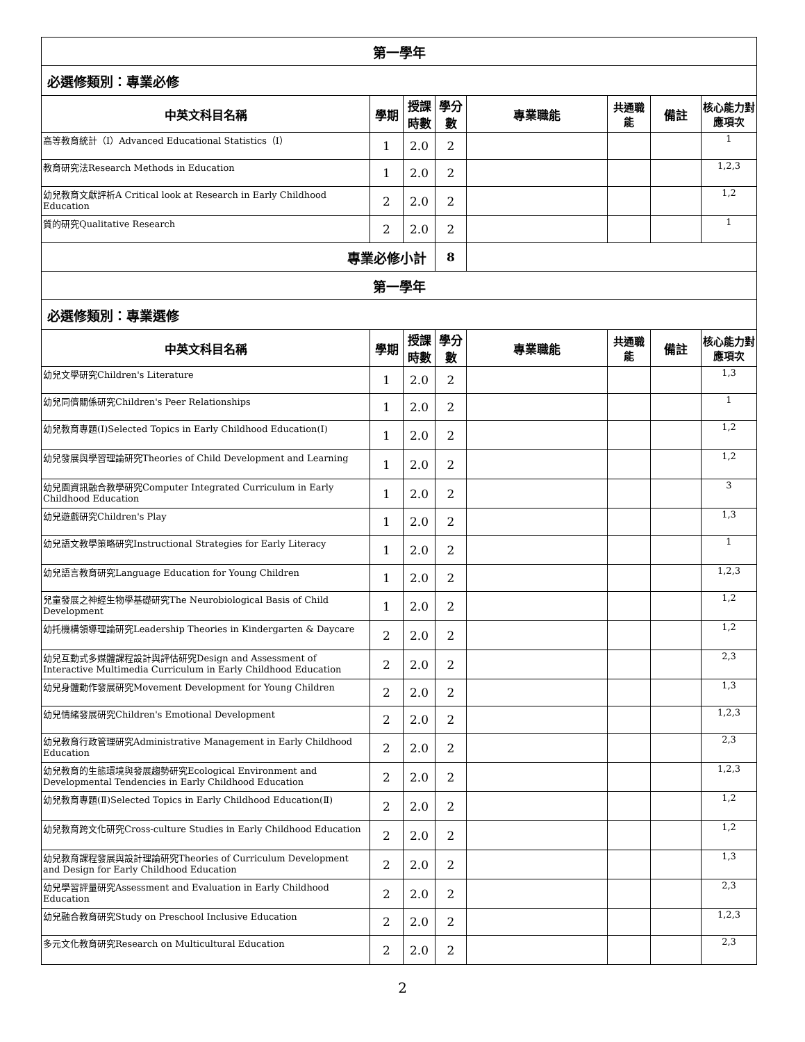| 第一學年 | | | | | | | |
| 必選修類別：專業必修 | | | | | | | |
| 中英文科目名稱 | 學期 | 授課時數 | 學分數 | 專業職能 | 共通職能 | 備註 | 核心能力對應項次 |
| 高等教育統計（I）Advanced Educational Statistics（I） | 1 | 2.0 | 2 | | | | 1 |
| 教育研究法Research Methods in Education | 1 | 2.0 | 2 | | | | 1,2,3 |
| 幼兒教育文獻評析A Critical look at Research in Early Childhood Education | 2 | 2.0 | 2 | | | | 1,2 |
| 質的研究Qualitative Research | 2 | 2.0 | 2 | | | | 1 |
| 專業必修小計 | | | 8 | | | | |
| 第一學年 | | | | | | | |
| 必選修類別：專業選修 | | | | | | | |
| 中英文科目名稱 | 學期 | 授課時數 | 學分數 | 專業職能 | 共通職能 | 備註 | 核心能力對應項次 |
| 幼兒文學研究Children's Literature | 1 | 2.0 | 2 | | | | 1,3 |
| 幼兒同儕關係研究Children's Peer Relationships | 1 | 2.0 | 2 | | | | 1 |
| 幼兒教育專題(Ⅰ)Selected Topics in Early Childhood Education(Ⅰ) | 1 | 2.0 | 2 | | | | 1,2 |
| 幼兒發展與學習理論研究Theories of Child Development and Learning | 1 | 2.0 | 2 | | | | 1,2 |
| 幼兒園資訊融合教學研究Computer Integrated Curriculum in Early Childhood Education | 1 | 2.0 | 2 | | | | 3 |
| 幼兒遊戲研究Children's Play | 1 | 2.0 | 2 | | | | 1,3 |
| 幼兒語文教學策略研究Instructional Strategies for Early Literacy | 1 | 2.0 | 2 | | | | 1 |
| 幼兒語言教育研究Language Education for Young Children | 1 | 2.0 | 2 | | | | 1,2,3 |
| 兒童發展之神經生物學基礎研究The Neurobiological Basis of Child Development | 1 | 2.0 | 2 | | | | 1,2 |
| 幼托機構領導理論研究Leadership Theories in Kindergarten & Daycare | 2 | 2.0 | 2 | | | | 1,2 |
| 幼兒互動式多媒體課程設計與評估研究Design and Assessment of Interactive Multimedia Curriculum in Early Childhood Education | 2 | 2.0 | 2 | | | | 2,3 |
| 幼兒身體動作發展研究Movement Development for Young Children | 2 | 2.0 | 2 | | | | 1,3 |
| 幼兒情緒發展研究Children's Emotional Development | 2 | 2.0 | 2 | | | | 1,2,3 |
| 幼兒教育行政管理研究Administrative Management in Early Childhood Education | 2 | 2.0 | 2 | | | | 2,3 |
| 幼兒教育的生態環境與發展趨勢研究Ecological Environment and Developmental Tendencies in Early Childhood Education | 2 | 2.0 | 2 | | | | 1,2,3 |
| 幼兒教育專題(Ⅱ)Selected Topics in Early Childhood Education(Ⅱ) | 2 | 2.0 | 2 | | | | 1,2 |
| 幼兒教育跨文化研究Cross-culture Studies in Early Childhood Education | 2 | 2.0 | 2 | | | | 1,2 |
| 幼兒教育課程發展與設計理論研究Theories of Curriculum Development and Design for Early Childhood Education | 2 | 2.0 | 2 | | | | 1,3 |
| 幼兒學習評量研究Assessment and Evaluation in Early Childhood Education | 2 | 2.0 | 2 | | | | 2,3 |
| 幼兒融合教育研究Study on Preschool Inclusive Education | 2 | 2.0 | 2 | | | | 1,2,3 |
| 多元文化教育研究Research on Multicultural Education | 2 | 2.0 | 2 | | | | 2,3 |
2